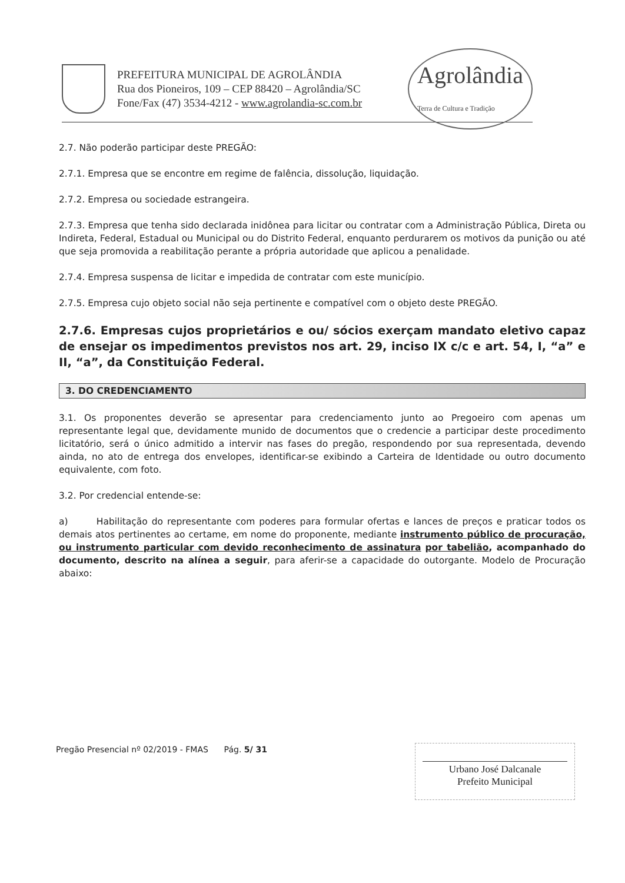PREFEITURA MUNICIPAL DE AGROLÂNDIA
Rua dos Pioneiros, 109 – CEP 88420 – Agrolândia/SC
Fone/Fax (47) 3534-4212 - www.agrolandia-sc.com.br
Agrolândia
Terra de Cultura e Tradição
2.7. Não poderão participar deste PREGÃO:
2.7.1. Empresa que se encontre em regime de falência, dissolução, liquidação.
2.7.2. Empresa ou sociedade estrangeira.
2.7.3. Empresa que tenha sido declarada inidônea para licitar ou contratar com a Administração Pública, Direta ou Indireta, Federal, Estadual ou Municipal ou do Distrito Federal, enquanto perdurarem os motivos da punição ou até que seja promovida a reabilitação perante a própria autoridade que aplicou a penalidade.
2.7.4. Empresa suspensa de licitar e impedida de contratar com este município.
2.7.5. Empresa cujo objeto social não seja pertinente e compatível com o objeto deste PREGÃO.
2.7.6. Empresas cujos proprietários e ou/ sócios exerçam mandato eletivo capaz de ensejar os impedimentos previstos nos art. 29, inciso IX c/c e art. 54, I, “a” e II, “a”, da Constituição Federal.
3. DO CREDENCIAMENTO
3.1. Os proponentes deverão se apresentar para credenciamento junto ao Pregoeiro com apenas um representante legal que, devidamente munido de documentos que o credencie a participar deste procedimento licitatório, será o único admitido a intervir nas fases do pregão, respondendo por sua representada, devendo ainda, no ato de entrega dos envelopes, identificar-se exibindo a Carteira de Identidade ou outro documento equivalente, com foto.
3.2. Por credencial entende-se:
a) Habilitação do representante com poderes para formular ofertas e lances de preços e praticar todos os demais atos pertinentes ao certame, em nome do proponente, mediante instrumento público de procuração, ou instrumento particular com devido reconhecimento de assinatura por tabelião, acompanhado do documento, descrito na alínea a seguir, para aferir-se a capacidade do outorgante. Modelo de Procuração abaixo:
Pregão Presencial nº 02/2019 - FMAS Pág. 5/ 31
Urbano José Dalcanale
Prefeito Municipal